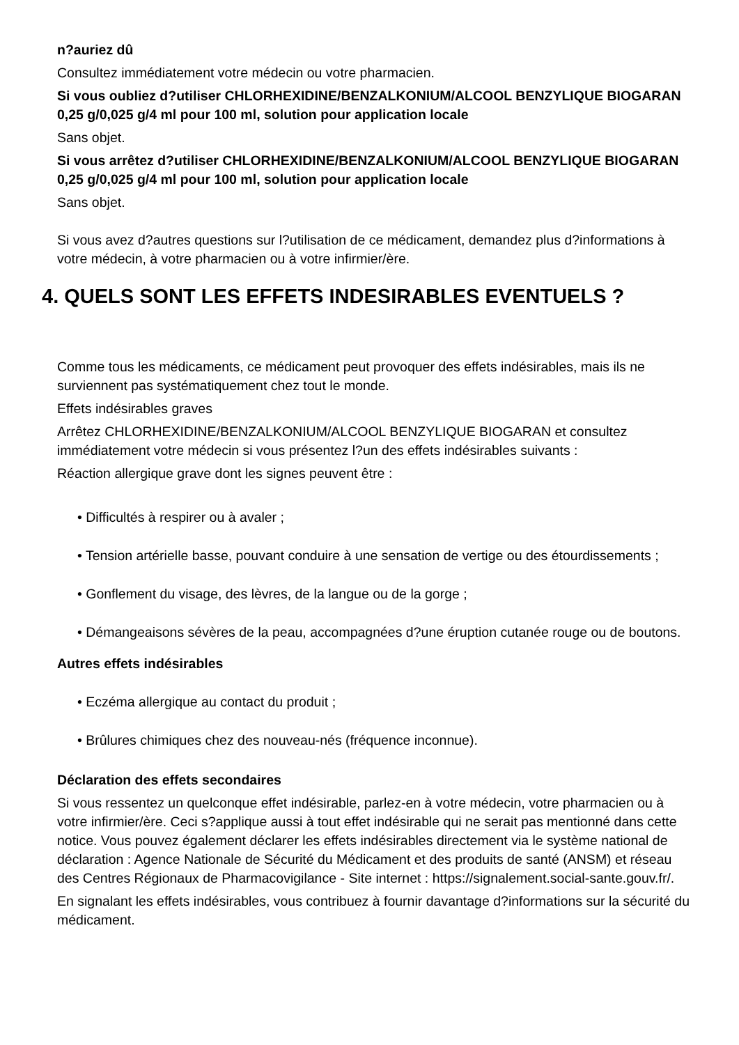n?auriez dû
Consultez immédiatement votre médecin ou votre pharmacien.
Si vous oubliez d?utiliser CHLORHEXIDINE/BENZALKONIUM/ALCOOL BENZYLIQUE BIOGARAN 0,25 g/0,025 g/4 ml pour 100 ml, solution pour application locale
Sans objet.
Si vous arrêtez d?utiliser CHLORHEXIDINE/BENZALKONIUM/ALCOOL BENZYLIQUE BIOGARAN 0,25 g/0,025 g/4 ml pour 100 ml, solution pour application locale
Sans objet.
Si vous avez d?autres questions sur l?utilisation de ce médicament, demandez plus d?informations à votre médecin, à votre pharmacien ou à votre infirmier/ère.
4. QUELS SONT LES EFFETS INDESIRABLES EVENTUELS ?
Comme tous les médicaments, ce médicament peut provoquer des effets indésirables, mais ils ne surviennent pas systématiquement chez tout le monde.
Effets indésirables graves
Arrêtez CHLORHEXIDINE/BENZALKONIUM/ALCOOL BENZYLIQUE BIOGARAN et consultez immédiatement votre médecin si vous présentez l?un des effets indésirables suivants :
Réaction allergique grave dont les signes peuvent être :
• Difficultés à respirer ou à avaler ;
• Tension artérielle basse, pouvant conduire à une sensation de vertige ou des étourdissements ;
• Gonflement du visage, des lèvres, de la langue ou de la gorge ;
• Démangeaisons sévères de la peau, accompagnées d?une éruption cutanée rouge ou de boutons.
Autres effets indésirables
• Eczéma allergique au contact du produit ;
• Brûlures chimiques chez des nouveau-nés (fréquence inconnue).
Déclaration des effets secondaires
Si vous ressentez un quelconque effet indésirable, parlez-en à votre médecin, votre pharmacien ou à votre infirmier/ère. Ceci s?applique aussi à tout effet indésirable qui ne serait pas mentionné dans cette notice. Vous pouvez également déclarer les effets indésirables directement via le système national de déclaration : Agence Nationale de Sécurité du Médicament et des produits de santé (ANSM) et réseau des Centres Régionaux de Pharmacovigilance - Site internet : https://signalement.social-sante.gouv.fr/.
En signalant les effets indésirables, vous contribuez à fournir davantage d?informations sur la sécurité du médicament.